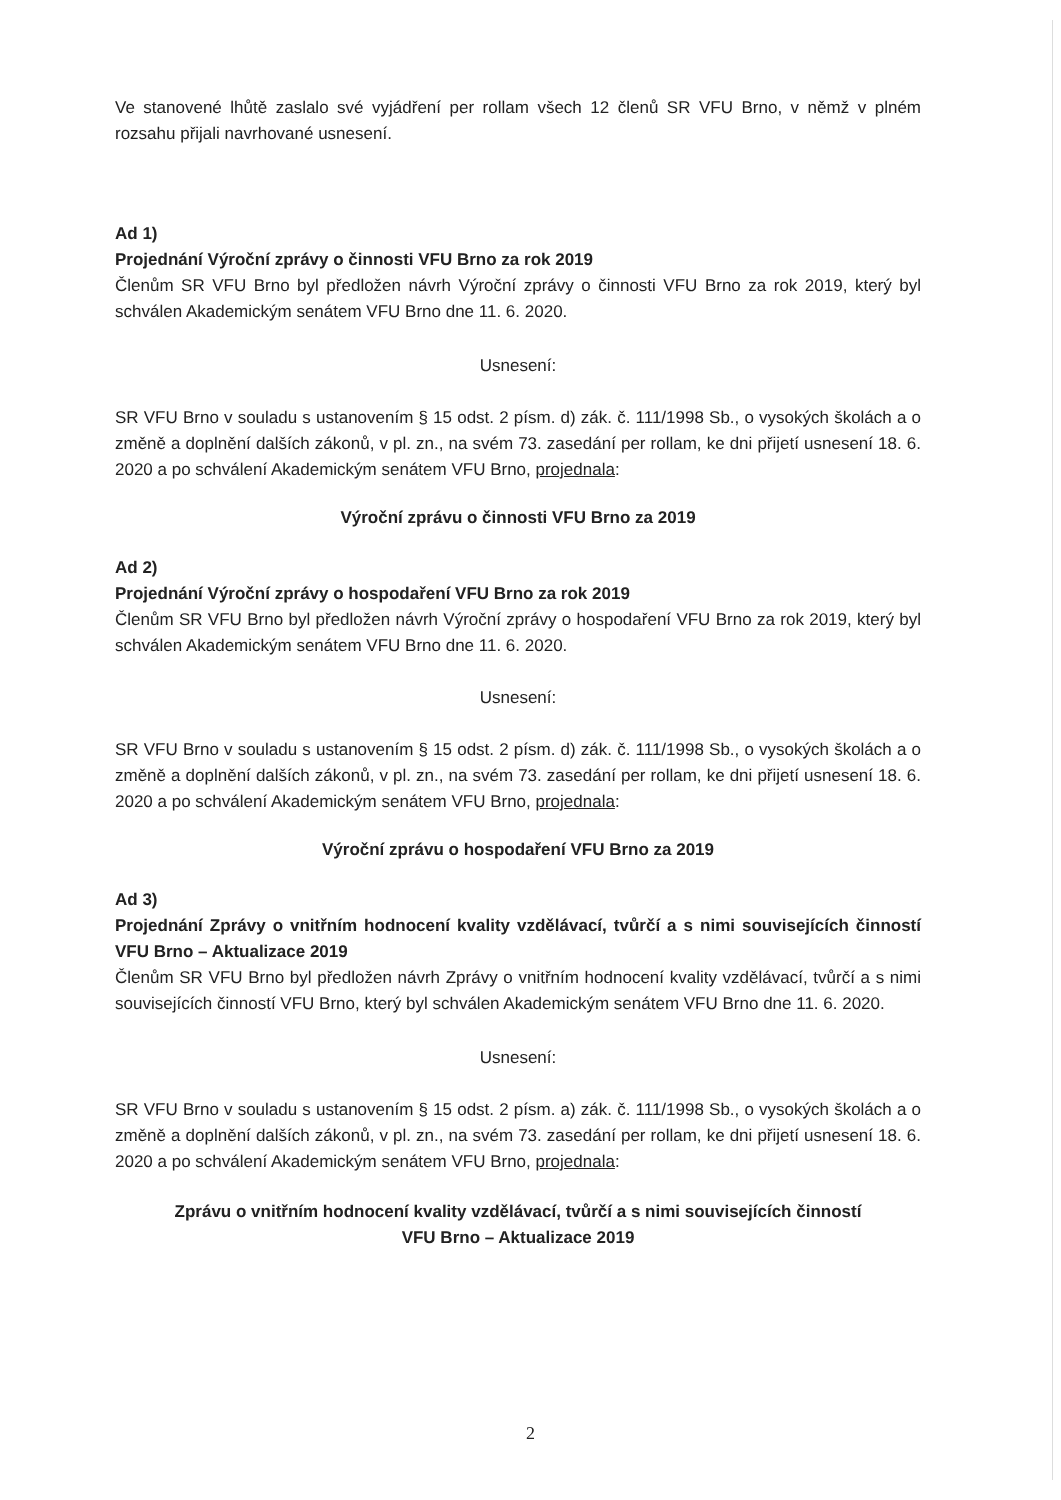Ve stanovené lhůtě zaslalo své vyjádření per rollam všech 12 členů SR VFU Brno, v němž v plném rozsahu přijali navrhované usnesení.
Ad 1)
Projednání Výroční zprávy o činnosti VFU Brno za rok 2019
Členům SR VFU Brno byl předložen návrh Výroční zprávy o činnosti VFU Brno za rok 2019, který byl schválen Akademickým senátem VFU Brno dne 11. 6. 2020.
Usnesení:
SR VFU Brno v souladu s ustanovením § 15 odst. 2 písm. d) zák. č. 111/1998 Sb., o vysokých školách a o změně a doplnění dalších zákonů, v pl. zn., na svém 73. zasedání per rollam, ke dni přijetí usnesení 18. 6. 2020 a po schválení Akademickým senátem VFU Brno, projednala:
Výroční zprávu o činnosti VFU Brno za 2019
Ad 2)
Projednání Výroční zprávy o hospodaření VFU Brno za rok 2019
Členům SR VFU Brno byl předložen návrh Výroční zprávy o hospodaření VFU Brno za rok 2019, který byl schválen Akademickým senátem VFU Brno dne 11. 6. 2020.
Usnesení:
SR VFU Brno v souladu s ustanovením § 15 odst. 2 písm. d) zák. č. 111/1998 Sb., o vysokých školách a o změně a doplnění dalších zákonů, v pl. zn., na svém 73. zasedání per rollam, ke dni přijetí usnesení 18. 6. 2020 a po schválení Akademickým senátem VFU Brno, projednala:
Výroční zprávu o hospodaření VFU Brno za 2019
Ad 3)
Projednání Zprávy o vnitřním hodnocení kvality vzdělávací, tvůrčí a s nimi souvisejících činností VFU Brno – Aktualizace 2019
Členům SR VFU Brno byl předložen návrh Zprávy o vnitřním hodnocení kvality vzdělávací, tvůrčí a s nimi souvisejících činností VFU Brno, který byl schválen Akademickým senátem VFU Brno dne 11. 6. 2020.
Usnesení:
SR VFU Brno v souladu s ustanovením § 15 odst. 2 písm. a) zák. č. 111/1998 Sb., o vysokých školách a o změně a doplnění dalších zákonů, v pl. zn., na svém 73. zasedání per rollam, ke dni přijetí usnesení 18. 6. 2020 a po schválení Akademickým senátem VFU Brno, projednala:
Zprávu o vnitřním hodnocení kvality vzdělávací, tvůrčí a s nimi souvisejících činností
VFU Brno – Aktualizace 2019
2